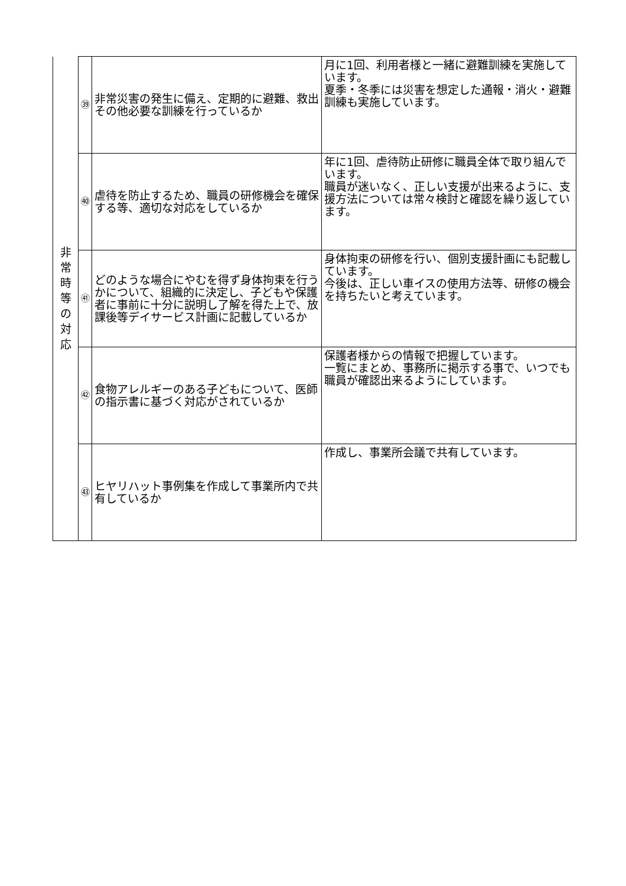| 非常時等の対応 | ㊴ | 非常災害の発生に備え、定期的に避難、救出その他必要な訓練を行っているか | 月に1回、利用者様と一緒に避難訓練を実施しています。 夏季・冬季には災害を想定した通報・消火・避難訓練も実施しています。 |
| | ㊵ | 虐待を防止するため、職員の研修機会を確保する等、適切な対応をしているか | 年に1回、虐待防止研修に職員全体で取り組んでいます。 職員が迷いなく、正しい支援が出来るように、支援方法については常々検討と確認を繰り返しています。 |
| | ㊶ | どのような場合にやむを得ず身体拘束を行うかについて、組織的に決定し、子どもや保護者に事前に十分に説明し了解を得た上で、放課後等デイサービス計画に記載しているか | 身体拘束の研修を行い、個別支援計画にも記載しています。 今後は、正しい車イスの使用方法等、研修の機会を持ちたいと考えています。 |
| | ㊷ | 食物アレルギーのある子どもについて、医師の指示書に基づく対応がされているか | 保護者様からの情報で把握しています。 一覧にまとめ、事務所に掲示する事で、いつでも職員が確認出来るようにしています。 |
| | ㊸ | ヒヤリハット事例集を作成して事業所内で共有しているか | 作成し、事業所会議で共有しています。 |